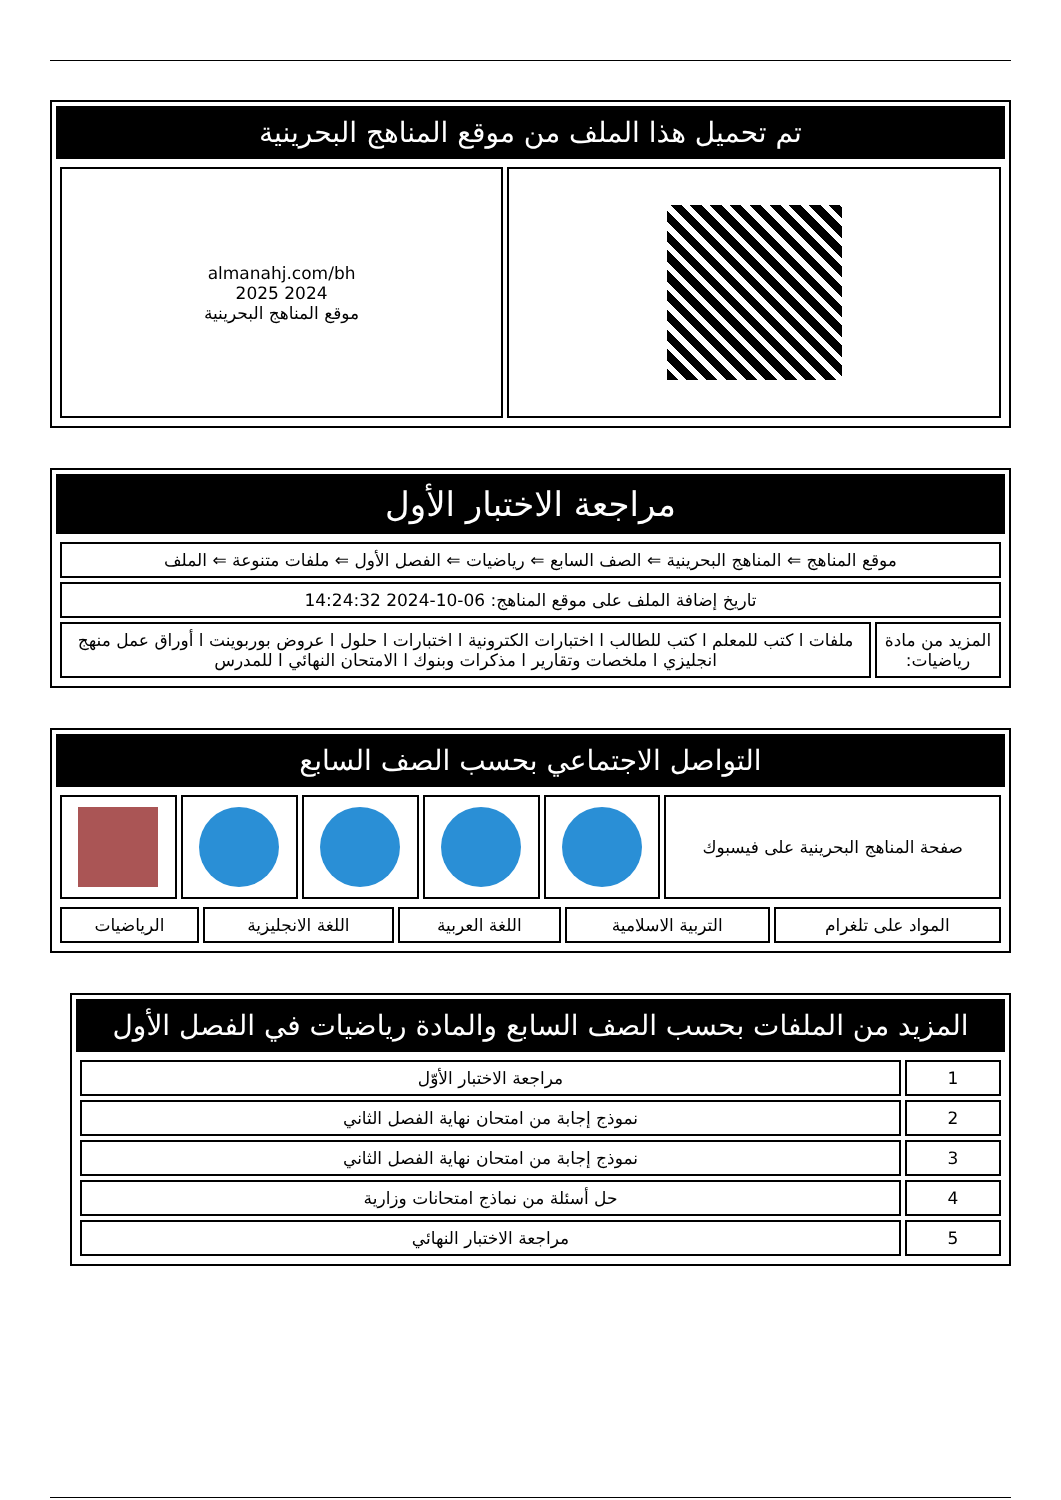تم تحميل هذا الملف من موقع المناهج البحرينية
| | almanahj.com/bh 2024 2025 موقع المناهج البحرينية |
مراجعة الاختبار الأول
| موقع المناهج ⇐ المناهج البحرينية ⇐ الصف السابع ⇐ رياضيات ⇐ الفصل الأول ⇐ ملفات متنوعة ⇐ الملف | |
| تاريخ إضافة الملف على موقع المناهج: 06-10-2024 14:24:32 | |
| المزيد من مادة رياضيات: | ملفات ا كتب للمعلم ا كتب للطالب ا اختبارات الكترونية ا اختبارات ا حلول ا عروض بوربوينت ا أوراق عمل منهج انجليزي ا ملخصات وتقارير ا مذكرات وبنوك ا الامتحان النهائي ا للمدرس |
التواصل الاجتماعي بحسب الصف السابع
| صفحة المناهج البحرينية على فيسبوك | | | | | |
| المواد على تلغرام | التربية الاسلامية | اللغة العربية | اللغة الانجليزية | الرياضيات |
المزيد من الملفات بحسب الصف السابع والمادة رياضيات في الفصل الأول
| 1 | مراجعة الاختبار الأوّل |
| 2 | نموذج إجابة من امتحان نهاية الفصل الثاني |
| 3 | نموذج إجابة من امتحان نهاية الفصل الثاني |
| 4 | حل أسئلة من نماذج امتحانات وزارية |
| 5 | مراجعة الاختبار النهائي |